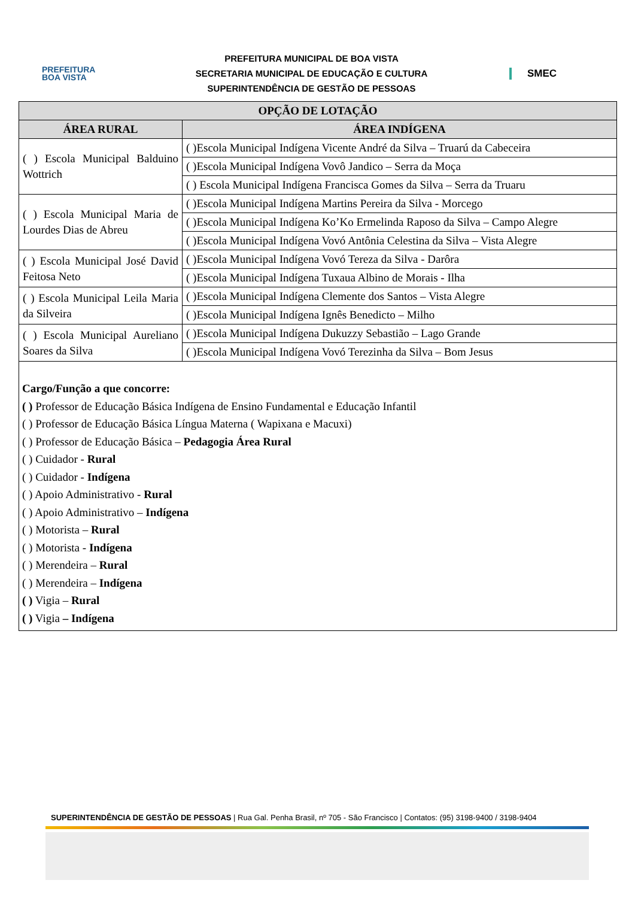PREFEITURA
BOA VISTA
PREFEITURA MUNICIPAL DE BOA VISTA
SECRETARIA MUNICIPAL DE EDUCAÇÃO E CULTURA
SUPERINTENDÊNCIA DE GESTÃO DE PESSOAS
SMEC
| OPÇÃO DE LOTAÇÃO | |
| --- | --- |
| ÁREA RURAL | ÁREA INDÍGENA |
| ( ) Escola Municipal Balduino Wottrich | ( )Escola Municipal Indígena Vicente André da Silva – Truarú da Cabeceira |
| | ( )Escola Municipal Indígena Vovô Jandico – Serra da Moça |
| | ( ) Escola Municipal Indígena Francisca Gomes da Silva – Serra da Truaru |
| ( ) Escola Municipal Maria de Lourdes Dias de Abreu | ( )Escola Municipal Indígena Martins Pereira da Silva - Morcego |
| | ( )Escola Municipal Indígena Ko’Ko Ermelinda Raposo da Silva – Campo Alegre |
| | ( )Escola Municipal Indígena Vovó Antônia Celestina da Silva – Vista Alegre |
| ( ) Escola Municipal José David Feitosa Neto | ( )Escola Municipal Indígena Vovó Tereza da Silva - Darôra |
| | ( )Escola Municipal Indígena Tuxaua Albino de Morais - Ilha |
| ( ) Escola Municipal Leila Maria da Silveira | ( )Escola Municipal Indígena Clemente dos Santos – Vista Alegre |
| | ( )Escola Municipal Indígena Ignês Benedicto – Milho |
| ( ) Escola Municipal Aureliano Soares da Silva | ( )Escola Municipal Indígena Dukuzzy Sebastião – Lago Grande |
| | ( )Escola Municipal Indígena Vovó Terezinha da Silva – Bom Jesus |
Cargo/Função a que concorre:
( ) Professor de Educação Básica Indígena de Ensino Fundamental e Educação Infantil
( ) Professor de Educação Básica Língua Materna ( Wapixana e Macuxi)
( ) Professor de Educação Básica – Pedagogia Área Rural
( ) Cuidador - Rural
( ) Cuidador - Indígena
( ) Apoio Administrativo - Rural
( ) Apoio Administrativo – Indígena
( ) Motorista – Rural
( ) Motorista - Indígena
( ) Merendeira – Rural
( ) Merendeira – Indígena
( ) Vigia – Rural
( ) Vigia – Indígena
SUPERINTENDÊNCIA DE GESTÃO DE PESSOAS | Rua Gal. Penha Brasil, nº 705 - São Francisco | Contatos: (95) 3198-9400 / 3198-9404